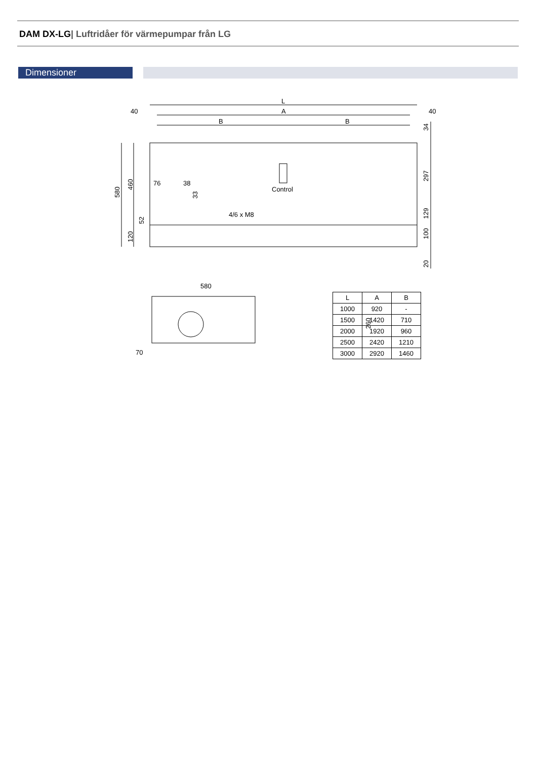DAM DX-LG| Luftridåer för värmepumpar från LG
Dimensioner
L
A
B
B
40
40
Control
4/6 x M8
76
38
580
70
580
460
120
52
33
34
297
129
100
20
260
| L | A | B |
| --- | --- | --- |
| 1000 | 920 | - |
| 1500 | 1420 | 710 |
| 2000 | 1920 | 960 |
| 2500 | 2420 | 1210 |
| 3000 | 2920 | 1460 |